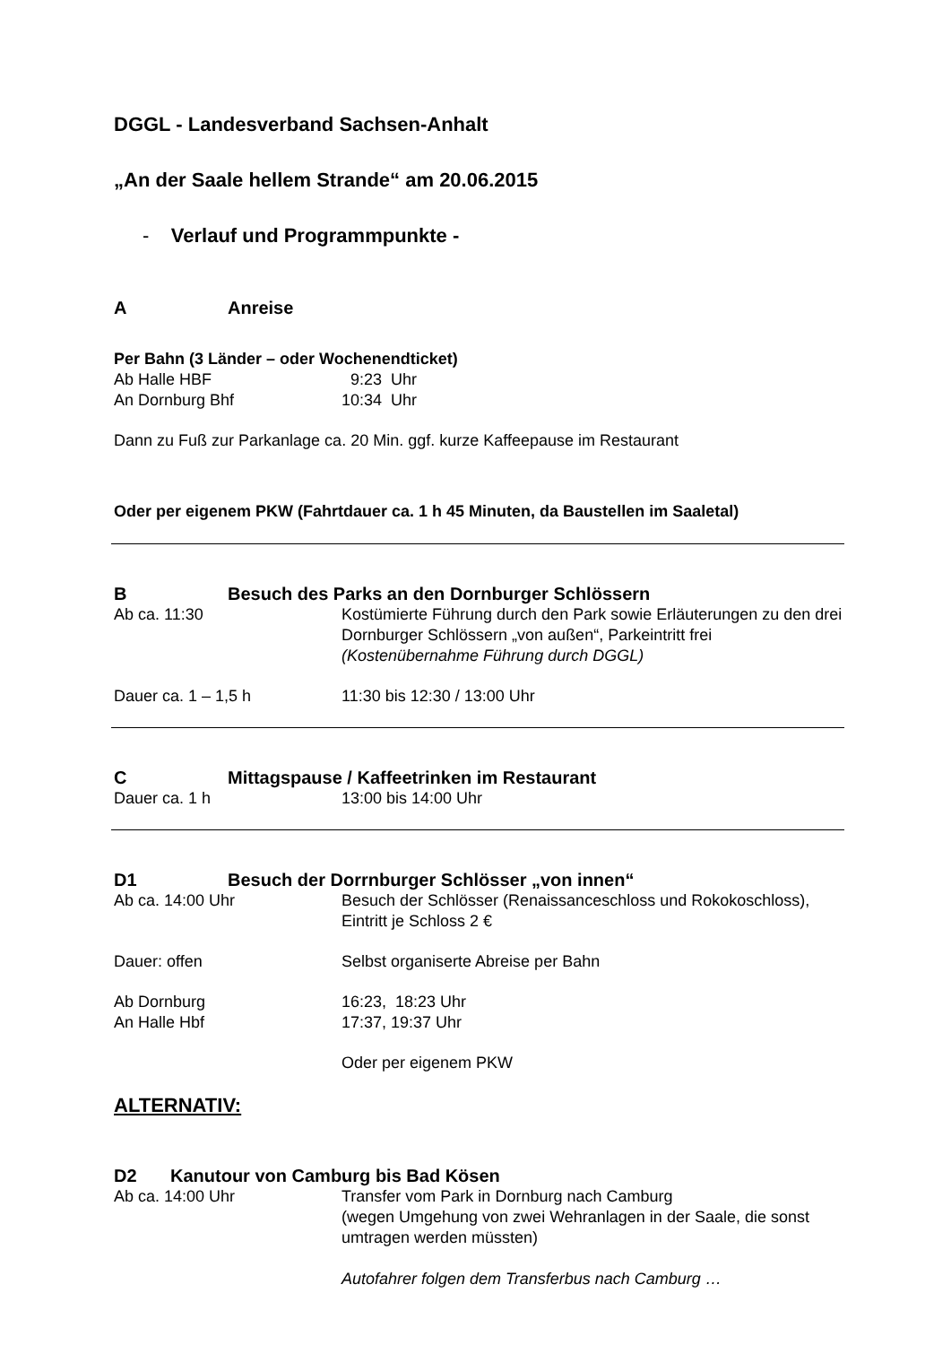DGGL - Landesverband Sachsen-Anhalt
„An der Saale hellem Strande“ am 20.06.2015
- Verlauf und Programmpunkte -
A Anreise
Per Bahn (3 Länder – oder Wochenendticket)
Ab Halle HBF 9:23 Uhr
An Dornburg Bhf 10:34 Uhr
Dann zu Fuß zur Parkanlage ca. 20 Min. ggf. kurze Kaffeepause im Restaurant
Oder per eigenem PKW (Fahrtdauer ca. 1 h 45 Minuten, da Baustellen im Saaletal)
B Besuch des Parks an den Dornburger Schlössern
Ab ca. 11:30 Kostümierte Führung durch den Park sowie Erläuterungen zu den drei Dornburger Schlössern „von außen“, Parkeintritt frei
(Kostenübernahme Führung durch DGGL)
Dauer ca. 1 – 1,5 h 11:30 bis 12:30 / 13:00 Uhr
C Mittagspause / Kaffeetrinken im Restaurant
Dauer ca. 1 h 13:00 bis 14:00 Uhr
D1 Besuch der Dorrnburger Schlösser „von innen“
Ab ca. 14:00 Uhr Besuch der Schlösser (Renaissanceschloss und Rokokoschloss), Eintritt je Schloss 2 €
Dauer: offen Selbst organiserte Abreise per Bahn
Ab Dornburg 16:23, 18:23 Uhr
An Halle Hbf 17:37, 19:37 Uhr
Oder per eigenem PKW
ALTERNATIV:
D2 Kanutour von Camburg bis Bad Kösen
Ab ca. 14:00 Uhr Transfer vom Park in Dornburg nach Camburg
(wegen Umgehung von zwei Wehranlagen in der Saale, die sonst umtragen werden müssten)
Autofahrer folgen dem Transferbus nach Camburg …